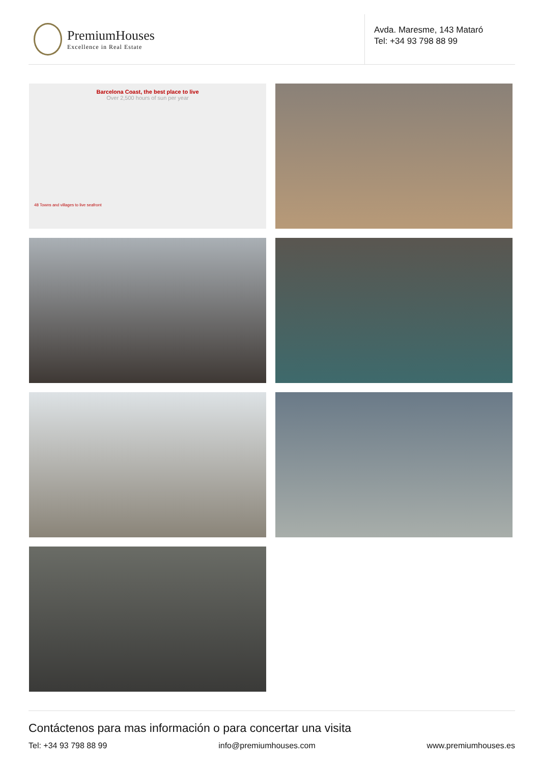PremiumHouses
Excellence in Real Estate
Avda. Maresme, 143 Mataró
Tel: +34 93 798 88 99
Barcelona Coast, the best place to live
Over 2,500 hours of sun per year
48 Towns and villages to live seafront
Contáctenos para mas información o para concertar una visita
Tel: +34 93 798 88 99 info@premiumhouses.com www.premiumhouses.es